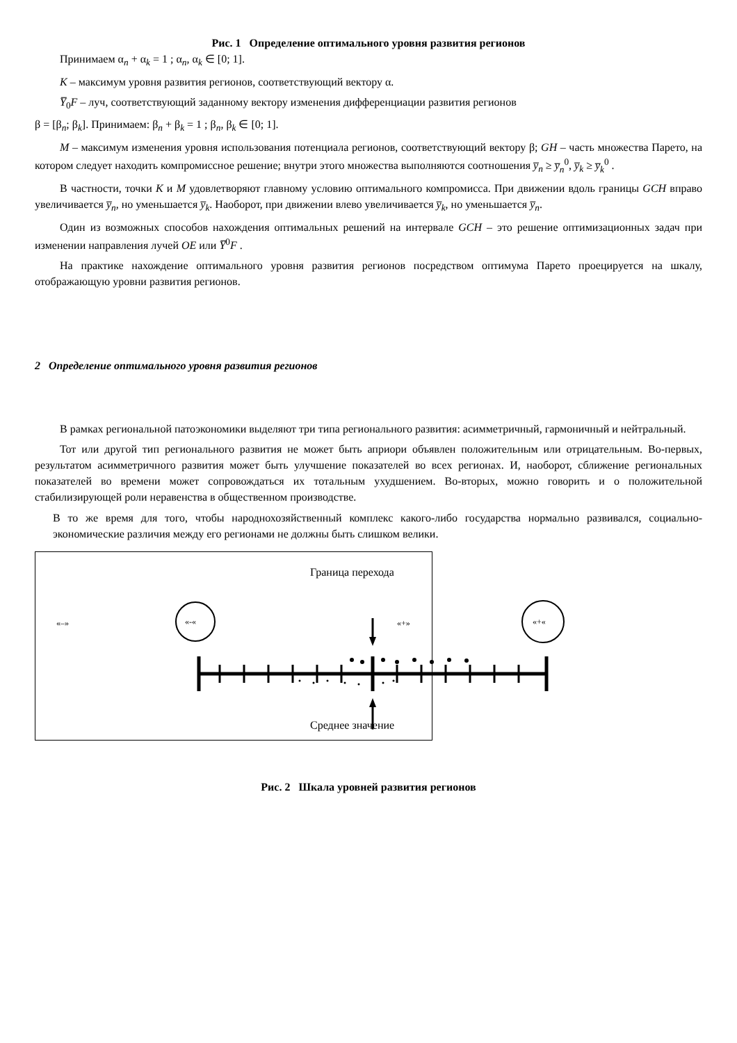Рис. 1 Определение оптимального уровня развития регионов
Принимаем α<sub>n</sub> + α<sub>k</sub> = 1 ; α<sub>n</sub>, α<sub>k</sub> ∈ [0; 1].
K – максимум уровня развития регионов, соответствующий вектору α.
Y̅<sub>0</sub>F – луч, соответствующий заданному вектору изменения дифференциации развития регионов
β = [β<sub>n</sub>; β<sub>k</sub>]. Принимаем: β<sub>n</sub> + β<sub>k</sub> = 1 ; β<sub>n</sub>, β<sub>k</sub> ∈ [0; 1].
M – максимум изменения уровня использования потенциала регионов, соответствующий вектору β; GH – часть множества Парето, на котором следует находить компромиссное решение; внутри этого множества выполняются соотношения y̅<sub>n</sub> ≥ y̅<sub>n</sub><sup>0</sup>, y̅<sub>k</sub> ≥ y̅<sub>k</sub><sup>0</sup> .
В частности, точки K и M удовлетворяют главному условию оптимального компромисса. При движении вдоль границы GCH вправо увеличивается y̅<sub>n</sub>, но уменьшается y̅<sub>k</sub>. Наоборот, при движении влево увеличивается y̅<sub>k</sub>, но уменьшается y̅<sub>n</sub>.
Один из возможных способов нахождения оптимальных решений на интервале GCH – это решение оптимизационных задач при изменении направления лучей OE или Y̅<sup>0</sup>F .
На практике нахождение оптимального уровня развития регионов посредством оптимума Парето проецируется на шкалу, отображающую уровни развития регионов.
2 Определение оптимального уровня развития регионов
В рамках региональной патоэкономики выделяют три типа регионального развития: асимметричный, гармоничный и нейтральный.
Тот или другой тип регионального развития не может быть априори объявлен положительным или отрицательным. Во-первых, результатом асимметричного развития может быть улучшение показателей во всех регионах. И, наоборот, сближение региональных показателей во времени может сопровождаться их тотальным ухудшением. Во-вторых, можно говорить и о положительной стабилизирующей роли неравенства в общественном производстве.
В то же время для того, чтобы народнохозяйственный комплекс какого-либо государства нормально развивался, социально-экономические различия между его регионами не должны быть слишком велики.
Граница перехода
«–» «+»
Среднее значение
«-«
«+«
Рис. 2 Шкала уровней развития регионов